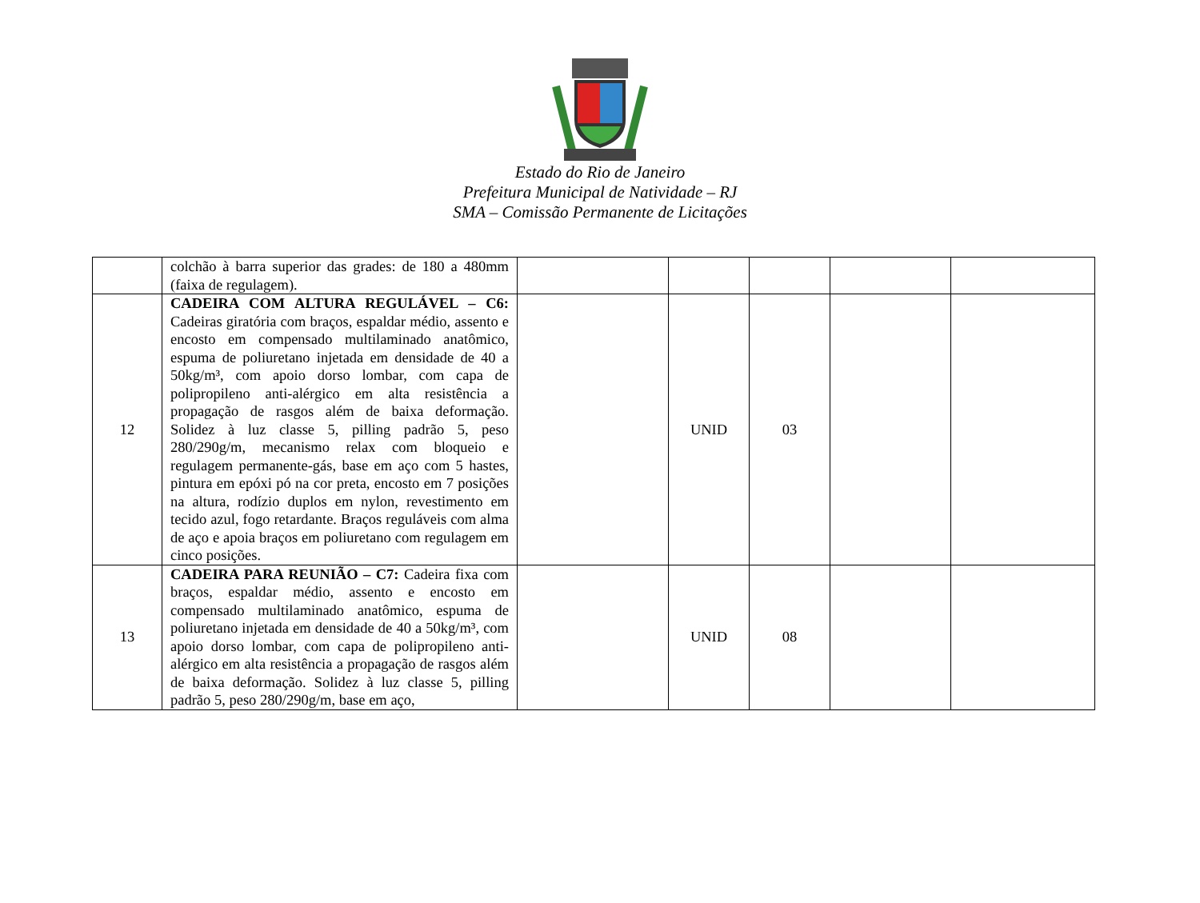Estado do Rio de Janeiro
Prefeitura Municipal de Natividade – RJ
SMA – Comissão Permanente de Licitações
| | colchão à barra superior das grades: de 180 a 480mm (faixa de regulagem). | | | | | |
| 12 | CADEIRA COM ALTURA REGULÁVEL – C6: Cadeiras giratória com braços, espaldar médio, assento e encosto em compensado multilaminado anatômico, espuma de poliuretano injetada em densidade de 40 a 50kg/m³, com apoio dorso lombar, com capa de polipropileno anti-alérgico em alta resistência a propagação de rasgos além de baixa deformação. Solidez à luz classe 5, pilling padrão 5, peso 280/290g/m, mecanismo relax com bloqueio e regulagem permanente-gás, base em aço com 5 hastes, pintura em epóxi pó na cor preta, encosto em 7 posições na altura, rodízio duplos em nylon, revestimento em tecido azul, fogo retardante. Braços reguláveis com alma de aço e apoia braços em poliuretano com regulagem em cinco posições. | | UNID | 03 | | |
| 13 | CADEIRA PARA REUNIÃO – C7: Cadeira fixa com braços, espaldar médio, assento e encosto em compensado multilaminado anatômico, espuma de poliuretano injetada em densidade de 40 a 50kg/m³, com apoio dorso lombar, com capa de polipropileno anti-alérgico em alta resistência a propagação de rasgos além de baixa deformação. Solidez à luz classe 5, pilling padrão 5, peso 280/290g/m, base em aço, | | UNID | 08 | | |